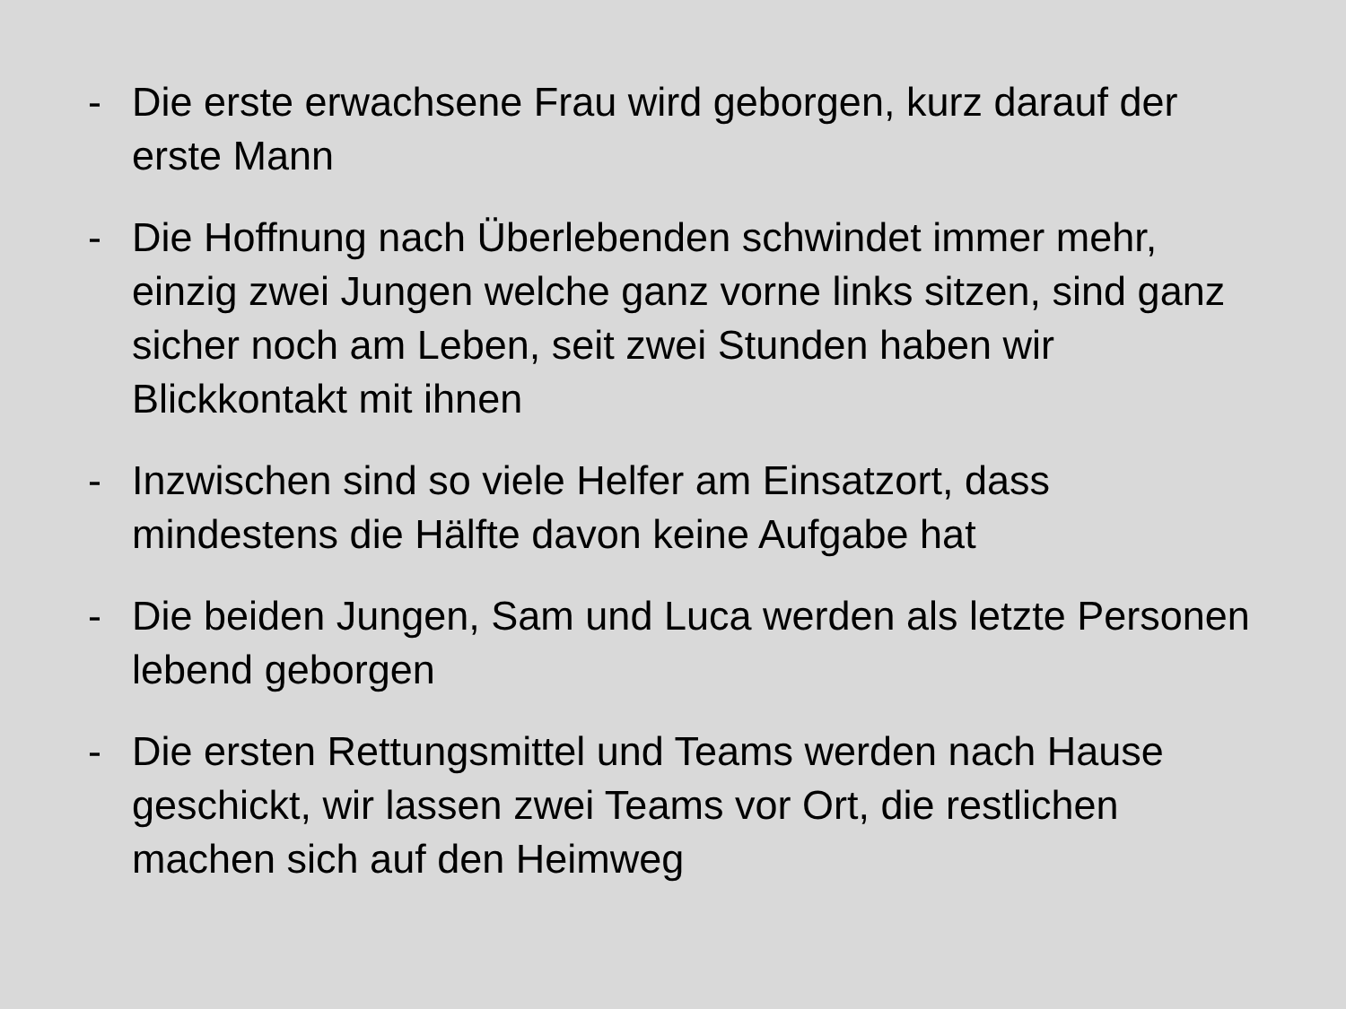- Die erste erwachsene Frau wird geborgen, kurz darauf der erste Mann
- Die Hoffnung nach Überlebenden schwindet immer mehr, einzig zwei Jungen welche ganz vorne links sitzen, sind ganz sicher noch am Leben, seit zwei Stunden haben wir Blickkontakt mit ihnen
- Inzwischen sind so viele Helfer am Einsatzort, dass mindestens die Hälfte davon keine Aufgabe hat
- Die beiden Jungen, Sam und Luca werden als letzte Personen lebend geborgen
- Die ersten Rettungsmittel und Teams werden nach Hause geschickt, wir lassen zwei Teams vor Ort, die restlichen machen sich auf den Heimweg